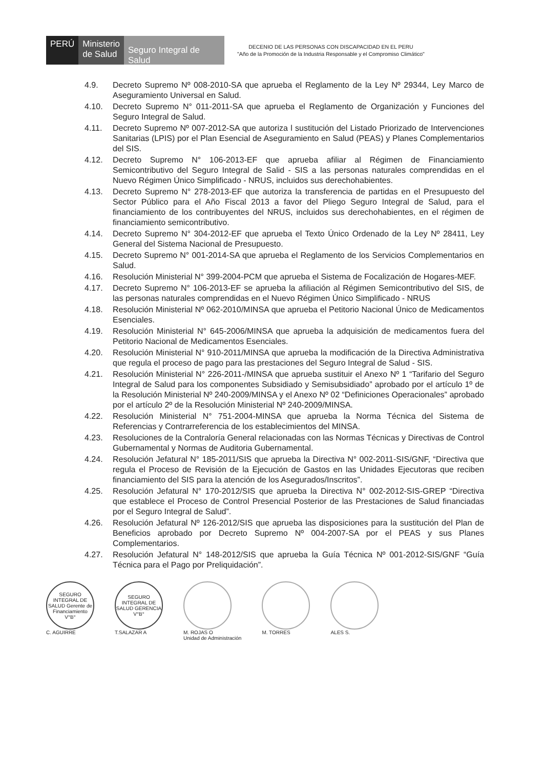PERÚ Ministerio
de Salud
Seguro Integral de Salud
DECENIO DE LAS PERSONAS CON DISCAPACIDAD EN EL PERU
"Año de la Promoción de la Industria Responsable y el Compromiso Climático"
4.9. Decreto Supremo Nº 008-2010-SA que aprueba el Reglamento de la Ley Nº 29344, Ley Marco de Aseguramiento Universal en Salud.
4.10. Decreto Supremo N° 011-2011-SA que aprueba el Reglamento de Organización y Funciones del Seguro Integral de Salud.
4.11. Decreto Supremo Nº 007-2012-SA que autoriza l sustitución del Listado Priorizado de Intervenciones Sanitarias (LPIS) por el Plan Esencial de Aseguramiento en Salud (PEAS) y Planes Complementarios del SIS.
4.12. Decreto Supremo N° 106-2013-EF que aprueba afiliar al Régimen de Financiamiento Semicontributivo del Seguro Integral de Salid - SIS a las personas naturales comprendidas en el Nuevo Régimen Único Simplificado - NRUS, incluidos sus derechohabientes.
4.13. Decreto Supremo N° 278-2013-EF que autoriza la transferencia de partidas en el Presupuesto del Sector Público para el Año Fiscal 2013 a favor del Pliego Seguro Integral de Salud, para el financiamiento de los contribuyentes del NRUS, incluidos sus derechohabientes, en el régimen de financiamiento semicontributivo.
4.14. Decreto Supremo N° 304-2012-EF que aprueba el Texto Único Ordenado de la Ley Nº 28411, Ley General del Sistema Nacional de Presupuesto.
4.15. Decreto Supremo N° 001-2014-SA que aprueba el Reglamento de los Servicios Complementarios en Salud.
4.16. Resolución Ministerial N° 399-2004-PCM que aprueba el Sistema de Focalización de Hogares-MEF.
4.17. Decreto Supremo N° 106-2013-EF se aprueba la afiliación al Régimen Semicontributivo del SIS, de las personas naturales comprendidas en el Nuevo Régimen Único Simplificado - NRUS
4.18. Resolución Ministerial Nº 062-2010/MINSA que aprueba el Petitorio Nacional Único de Medicamentos Esenciales.
4.19. Resolución Ministerial N° 645-2006/MINSA que aprueba la adquisición de medicamentos fuera del Petitorio Nacional de Medicamentos Esenciales.
4.20. Resolución Ministerial N° 910-2011/MINSA que aprueba la modificación de la Directiva Administrativa que regula el proceso de pago para las prestaciones del Seguro Integral de Salud - SIS.
4.21. Resolución Ministerial N° 226-2011-/MINSA que aprueba sustituir el Anexo Nº 1 “Tarifario del Seguro Integral de Salud para los componentes Subsidiado y Semisubsidiado” aprobado por el artículo 1º de la Resolución Ministerial Nº 240-2009/MINSA y el Anexo Nº 02 “Definiciones Operacionales” aprobado por el artículo 2º de la Resolución Ministerial Nº 240-2009/MINSA.
4.22. Resolución Ministerial N° 751-2004-MINSA que aprueba la Norma Técnica del Sistema de Referencias y Contrarreferencia de los establecimientos del MINSA.
4.23. Resoluciones de la Contraloría General relacionadas con las Normas Técnicas y Directivas de Control Gubernamental y Normas de Auditoria Gubernamental.
4.24. Resolución Jefatural N° 185-2011/SIS que aprueba la Directiva N° 002-2011-SIS/GNF, “Directiva que regula el Proceso de Revisión de la Ejecución de Gastos en las Unidades Ejecutoras que reciben financiamiento del SIS para la atención de los Asegurados/Inscritos”.
4.25. Resolución Jefatural N° 170-2012/SIS que aprueba la Directiva N° 002-2012-SIS-GREP “Directiva que establece el Proceso de Control Presencial Posterior de las Prestaciones de Salud financiadas por el Seguro Integral de Salud”.
4.26. Resolución Jefatural Nº 126-2012/SIS que aprueba las disposiciones para la sustitución del Plan de Beneficios aprobado por Decreto Supremo Nº 004-2007-SA por el PEAS y sus Planes Complementarios.
4.27. Resolución Jefatural N° 148-2012/SIS que aprueba la Guía Técnica Nº 001-2012-SIS/GNF “Guía Técnica para el Pago por Preliquidación”.
SEGURO INTEGRAL DE SALUD Gerente de Financiamiento V°B°
C. AGUIRRE
SEGURO INTEGRAL DE SALUD GERENCIA V°B°
T.SALAZAR A
M. ROJAS O
Unidad de Administración
M. TORRES ALES S.